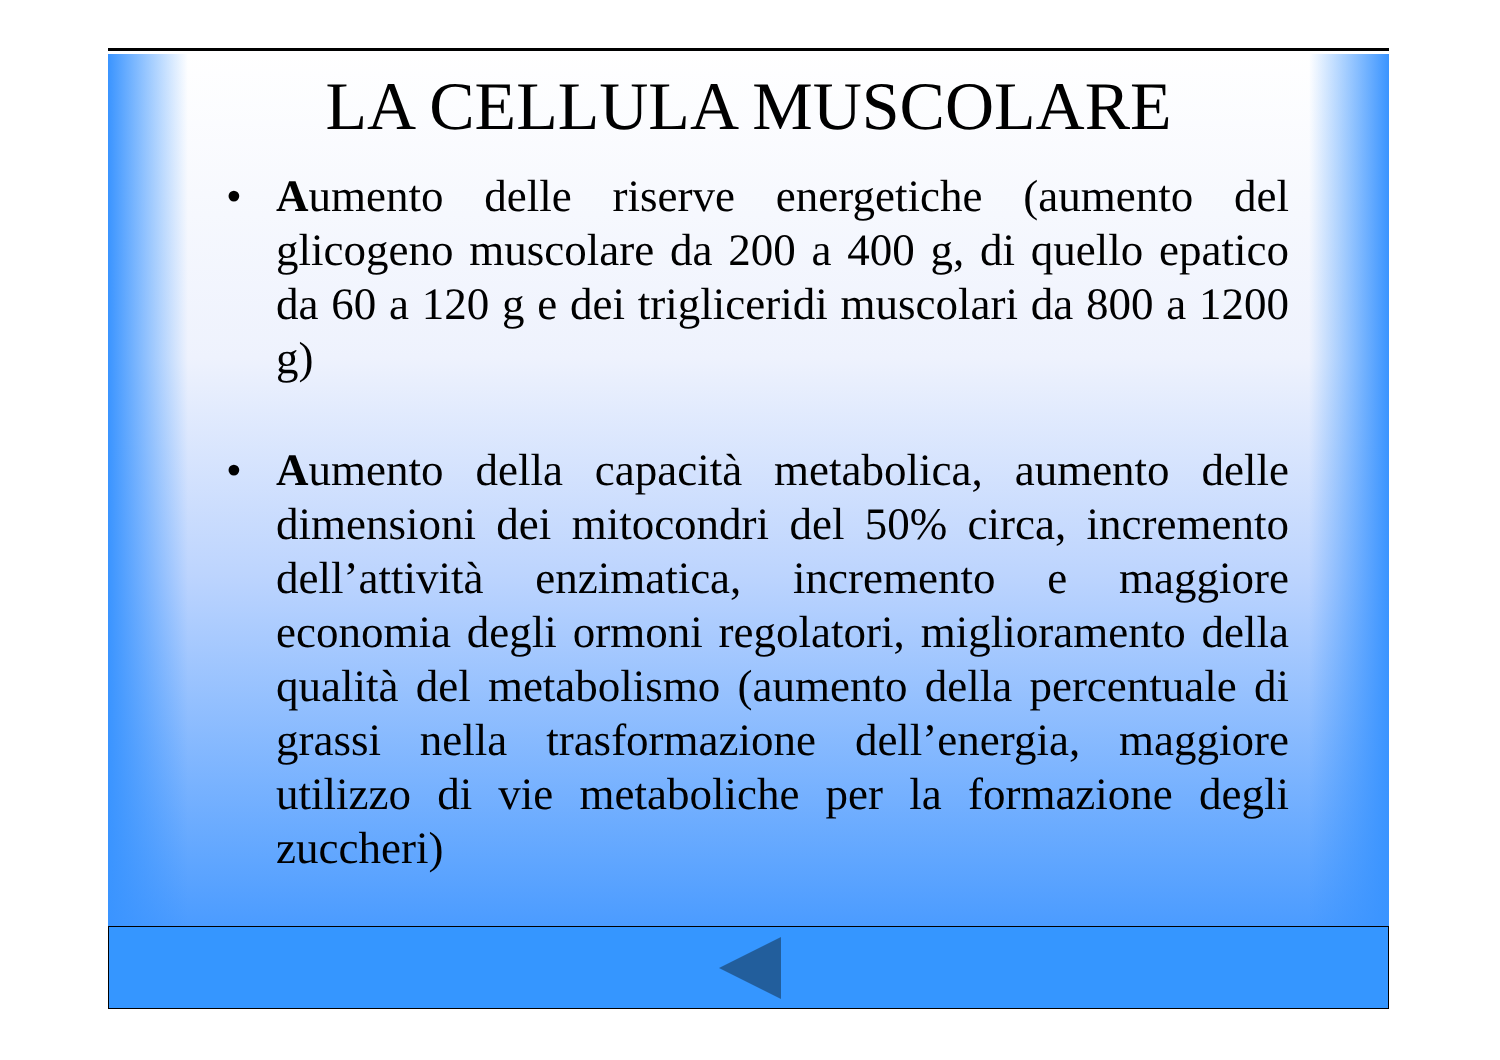LA CELLULA MUSCOLARE
• Aumento delle riserve energetiche (aumento del glicogeno muscolare da 200 a 400 g, di quello epatico da 60 a 120 g e dei trigliceridi muscolari da 800 a 1200 g)
• Aumento della capacità metabolica, aumento delle dimensioni dei mitocondri del 50% circa, incremento dell’attività enzimatica, incremento e maggiore economia degli ormoni regolatori, miglioramento della qualità del metabolismo (aumento della percentuale di grassi nella trasformazione dell’energia, maggiore utilizzo di vie metaboliche per la formazione degli zuccheri)